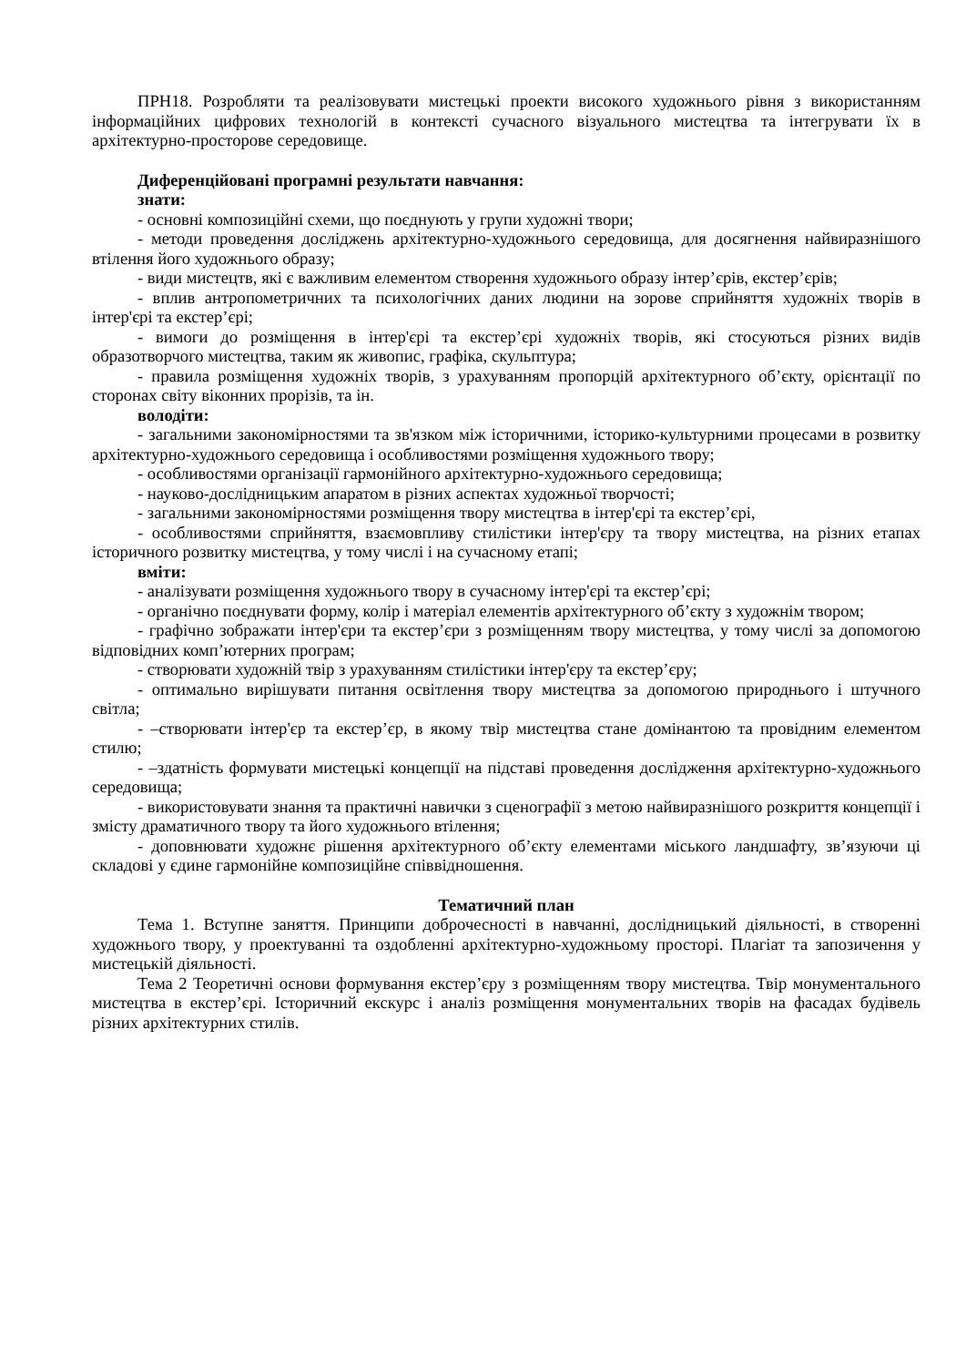ПРН18. Розробляти та реалізовувати мистецькі проекти високого художнього рівня з використанням інформаційних цифрових технологій в контексті сучасного візуального мистецтва та інтегрувати їх в архітектурно-просторове середовище.
Диференційовані програмні результати навчання:
знати:
- основні композиційні схеми, що поєднують у групи художні твори;
- методи проведення досліджень архітектурно-художнього середовища, для досягнення найвиразнішого втілення його художнього образу;
- види мистецтв, які є важливим елементом створення художнього образу інтер’єрів, екстер’єрів;
- вплив антропометричних та психологічних даних людини на зорове сприйняття художніх творів в інтер'єрі та екстер’єрі;
- вимоги до розміщення в інтер'єрі та екстер’єрі художніх творів, які стосуються різних видів образотворчого мистецтва, таким як живопис, графіка, скульптура;
- правила розміщення художніх творів, з урахуванням пропорцій архітектурного об’єкту, орієнтації по сторонах світу віконних прорізів, та ін.
володіти:
- загальними закономірностями та зв'язком між історичними, історико-культурними процесами в розвитку архітектурно-художнього середовища і особливостями розміщення художнього твору;
- особливостями організації гармонійного архітектурно-художнього середовища;
- науково-дослідницьким апаратом в різних аспектах художньої творчості;
- загальними закономірностями розміщення твору мистецтва в інтер'єрі та екстер’єрі,
- особливостями сприйняття, взаємовпливу стилістики інтер'єру та твору мистецтва, на різних етапах історичного розвитку мистецтва, у тому числі і на сучасному етапі;
вміти:
- аналізувати розміщення художнього твору в сучасному інтер'єрі та екстер’єрі;
- органічно поєднувати форму, колір і матеріал елементів архітектурного об’єкту з художнім твором;
- графічно зображати інтер'єри та екстер’єри з розміщенням твору мистецтва, у тому числі за допомогою відповідних комп’ютерних програм;
- створювати художній твір з урахуванням стилістики інтер'єру та екстер’єру;
- оптимально вирішувати питання освітлення твору мистецтва за допомогою природнього і штучного світла;
- –створювати інтер'єр та екстер’єр, в якому твір мистецтва стане домінантою та провідним елементом стилю;
- –здатність формувати мистецькі концепції на підставі проведення дослідження архітектурно-художнього середовища;
- використовувати знання та практичні навички з сценографії з метою найвиразнішого розкриття концепції і змісту драматичного твору та його художнього втілення;
- доповнювати художнє рішення архітектурного об’єкту елементами міського ландшафту, зв’язуючи ці складові у єдине гармонійне композиційне співвідношення.
Тематичний план
Тема 1. Вступне заняття. Принципи доброчесності в навчанні, дослідницький діяльності, в створенні художнього твору, у проектуванні та оздобленні архітектурно-художньому просторі. Плагіат та запозичення у мистецькій діяльності.
Тема 2 Теоретичні основи формування екстер’єру з розміщенням твору мистецтва. Твір монументального мистецтва в екстер’єрі. Історичний екскурс і аналіз розміщення монументальних творів на фасадах будівель різних архітектурних стилів.